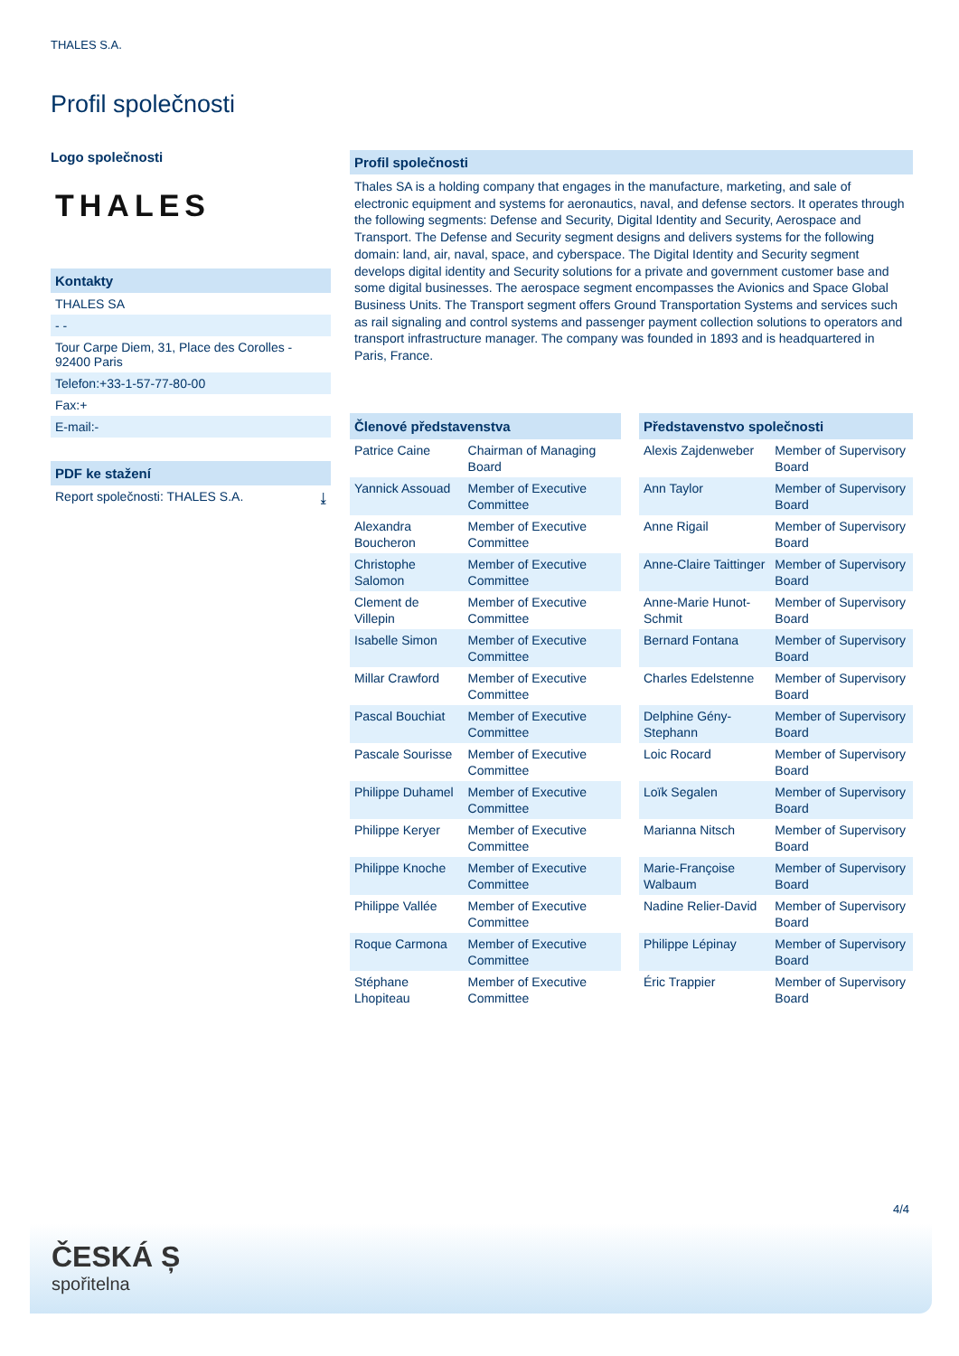THALES S.A.
Profil společnosti
Logo společnosti
THALES
Kontakty
THALES SA
- -
Tour Carpe Diem, 31, Place des Corolles - 92400 Paris
Telefon:+33-1-57-77-80-00
Fax:+
E-mail:-
PDF ke stažení
Report společnosti: THALES S.A. ⤓
Profil společnosti
Thales SA is a holding company that engages in the manufacture, marketing, and sale of electronic equipment and systems for aeronautics, naval, and defense sectors. It operates through the following segments: Defense and Security, Digital Identity and Security, Aerospace and Transport. The Defense and Security segment designs and delivers systems for the following domain: land, air, naval, space, and cyberspace. The Digital Identity and Security segment develops digital identity and Security solutions for a private and government customer base and some digital businesses. The aerospace segment encompasses the Avionics and Space Global Business Units. The Transport segment offers Ground Transportation Systems and services such as rail signaling and control systems and passenger payment collection solutions to operators and transport infrastructure manager. The company was founded in 1893 and is headquartered in Paris, France.
| Členové představenstva | |
| --- | --- |
| Patrice Caine | Chairman of Managing Board |
| Yannick Assouad | Member of Executive Committee |
| Alexandra Boucheron | Member of Executive Committee |
| Christophe Salomon | Member of Executive Committee |
| Clement de Villepin | Member of Executive Committee |
| Isabelle Simon | Member of Executive Committee |
| Millar Crawford | Member of Executive Committee |
| Pascal Bouchiat | Member of Executive Committee |
| Pascale Sourisse | Member of Executive Committee |
| Philippe Duhamel | Member of Executive Committee |
| Philippe Keryer | Member of Executive Committee |
| Philippe Knoche | Member of Executive Committee |
| Philippe Vallée | Member of Executive Committee |
| Roque Carmona | Member of Executive Committee |
| Stéphane Lhopiteau | Member of Executive Committee |
| Představenstvo společnosti | |
| --- | --- |
| Alexis Zajdenweber | Member of Supervisory Board |
| Ann Taylor | Member of Supervisory Board |
| Anne Rigail | Member of Supervisory Board |
| Anne-Claire Taittinger | Member of Supervisory Board |
| Anne-Marie Hunot-Schmit | Member of Supervisory Board |
| Bernard Fontana | Member of Supervisory Board |
| Charles Edelstenne | Member of Supervisory Board |
| Delphine Gény-Stephann | Member of Supervisory Board |
| Loic Rocard | Member of Supervisory Board |
| Loïk Segalen | Member of Supervisory Board |
| Marianna Nitsch | Member of Supervisory Board |
| Marie-Françoise Walbaum | Member of Supervisory Board |
| Nadine Relier-David | Member of Supervisory Board |
| Philippe Lépinay | Member of Supervisory Board |
| Éric Trappier | Member of Supervisory Board |
4/4
ČESKÁ Ș
spořitelna